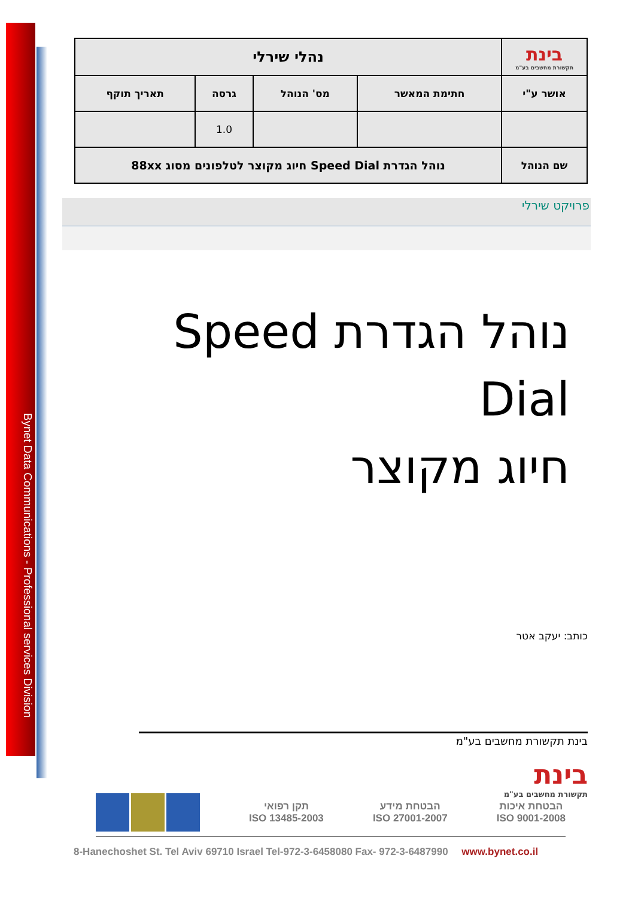Bynet Data Communications - Professional services Division
| בינת תקשורת מחשבים בע"מ | נהלי שירלי | | | |
| אושר ע"י | חתימת המאשר | מס' הנוהל | גרסה | תאריך תוקף |
| | | | 1.0 | |
| שם הנוהל | נוהל הגדרת Speed Dial חיוג מקוצר לטלפונים מסוג 88xx | | | |
פרויקט שירלי
נוהל הגדרת Speed Dial
חיוג מקוצר
כותב: יעקב אטר
בינת תקשורת מחשבים בע"מ
בינת
תקשורת מחשבים בע"מ
הבטחת איכות
ISO 9001-2008
הבטחת מידע
ISO 27001-2007
תקן רפואי
ISO 13485-2003
8-Hanechoshet St. Tel Aviv 69710 Israel Tel-972-3-6458080 Fax- 972-3-6487990 www.bynet.co.il